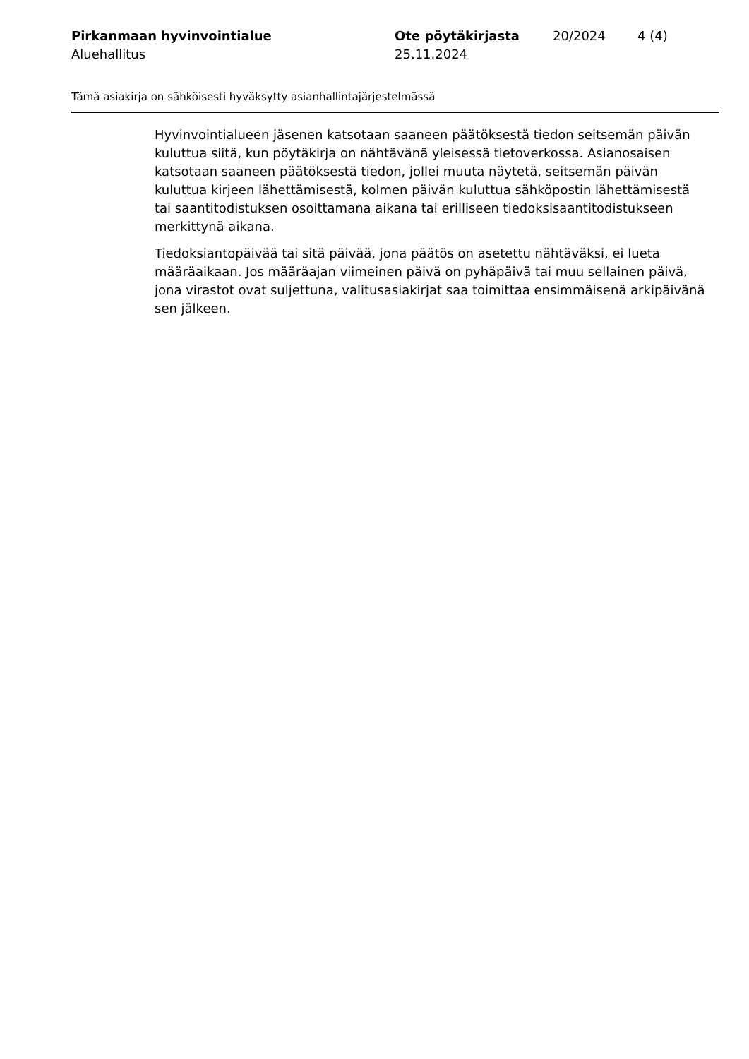Pirkanmaan hyvinvointialue
Aluehallitus
Ote pöytäkirjasta
25.11.2024
20/2024 4 (4)
Tämä asiakirja on sähköisesti hyväksytty asianhallintajärjestelmässä
Hyvinvointialueen jäsenen katsotaan saaneen päätöksestä tiedon seitsemän päivän kuluttua siitä, kun pöytäkirja on nähtävänä yleisessä tietoverkossa. Asianosaisen katsotaan saaneen päätöksestä tiedon, jollei muuta näytetä, seitsemän päivän kuluttua kirjeen lähettämisestä, kolmen päivän kuluttua sähköpostin lähettämisestä tai saantitodistuksen osoittamana aikana tai erilliseen tiedoksisaantitodistukseen merkittynä aikana.
Tiedoksiantopäivää tai sitä päivää, jona päätös on asetettu nähtäväksi, ei lueta määräaikaan. Jos määräajan viimeinen päivä on pyhäpäivä tai muu sellainen päivä, jona virastot ovat suljettuna, valitusasiakirjat saa toimittaa ensimmäisenä arkipäivänä sen jälkeen.